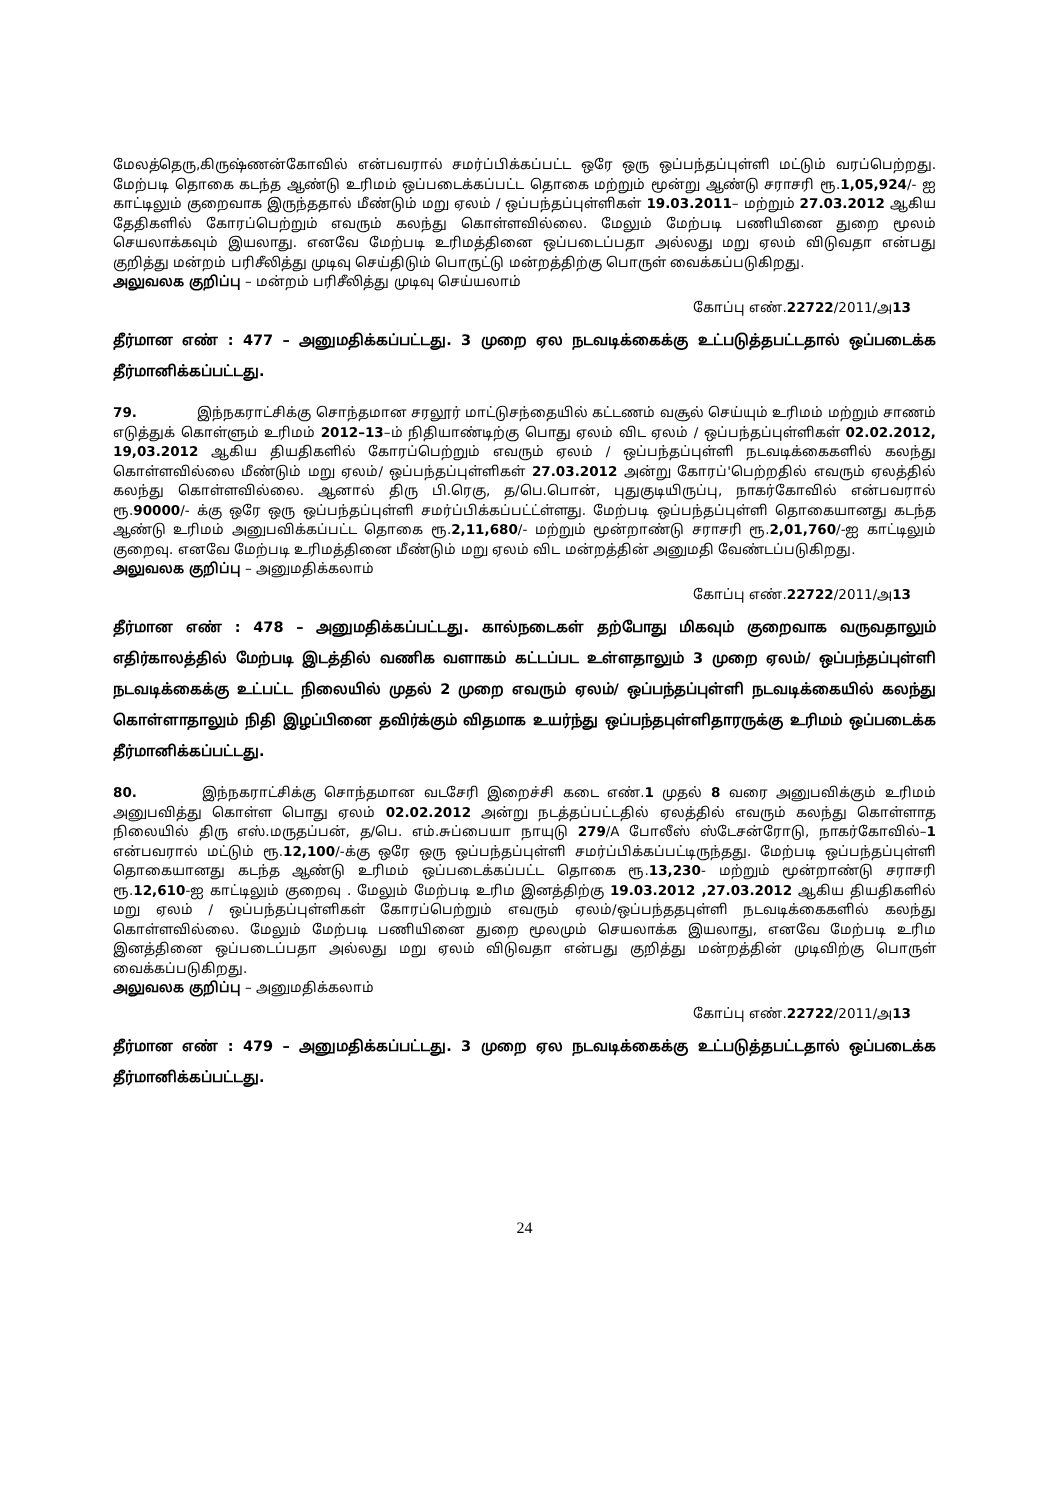மேலத்தெரு,கிருஷ்ணன்கோவில் என்பவரால் சமர்ப்பிக்கப்பட்ட ஒரே ஒரு ஒப்பந்தப்புள்ளி மட்டும் வரப்பெற்றது. மேற்படி தொகை கடந்த ஆண்டு உரிமம் ஒப்படைக்கப்பட்ட தொகை மற்றும் மூன்று ஆண்டு சராசரி ரூ.1,05,924/- ஐ காட்டிலும் குறைவாக இருந்ததால் மீண்டும் மறு ஏலம் / ஒப்பந்தப்புள்ளிகள் 19.03.2011– மற்றும் 27.03.2012 ஆகிய தேதிகளில் கோரப்பெற்றும் எவரும் கலந்து கொள்ளவில்லை. மேலும் மேற்படி பணியினை துறை மூலம் செயலாக்கவும் இயலாது. எனவே மேற்படி உரிமத்தினை ஒப்படைப்பதா அல்லது மறு ஏலம் விடுவதா என்பது குறித்து மன்றம் பரிசீலித்து முடிவு செய்திடும் பொருட்டு மன்றத்திற்கு பொருள் வைக்கப்படுகிறது.
அலுவலக குறிப்பு – மன்றம் பரிசீலித்து முடிவு செய்யலாம்
கோப்பு எண்.22722/2011/அ13
தீர்மான எண் : 477 – அனுமதிக்கப்பட்டது. 3 முறை ஏல நடவடிக்கைக்கு உட்படுத்தபட்டதால் ஒப்படைக்க தீர்மானிக்கப்பட்டது.
79. இந்நகராட்சிக்கு சொந்தமான சரலூர் மாட்டுசந்தையில் கட்டணம் வசூல் செய்யும் உரிமம் மற்றும் சாணம் எடுத்துக் கொள்ளும் உரிமம் 2012–13–ம் நிதியாண்டிற்கு பொது ஏலம் விட ஏலம் / ஒப்பந்தப்புள்ளிகள் 02.02.2012, 19,03.2012 ஆகிய தியதிகளில் கோரப்பெற்றும் எவரும் ஏலம் / ஒப்பந்தப்புள்ளி நடவடிக்கைகளில் கலந்து கொள்ளவில்லை மீண்டும் மறு ஏலம்/ ஒப்பந்தப்புள்ளிகள் 27.03.2012 அன்று கோரப்'பெற்றதில் எவரும் ஏலத்தில் கலந்து கொள்ளவில்லை. ஆனால் திரு பி.ரெகு, த/பெ.பொன், புதுகுடியிருப்பு, நாகர்கோவில் என்பவரால் ரூ.90000/- க்கு ஒரே ஒரு ஒப்பந்தப்புள்ளி சமர்ப்பிக்கப்பட்ட்ள்ளது. மேற்படி ஒப்பந்தப்புள்ளி தொகையானது கடந்த ஆண்டு உரிமம் அனுபவிக்கப்பட்ட தொகை ரூ.2,11,680/- மற்றும் மூன்றாண்டு சராசரி ரூ.2,01,760/-ஐ காட்டிலும் குறைவு. எனவே மேற்படி உரிமத்தினை மீண்டும் மறு ஏலம் விட மன்றத்தின் அனுமதி வேண்டப்படுகிறது.
அலுவலக குறிப்பு – அனுமதிக்கலாம்
கோப்பு எண்.22722/2011/அ13
தீர்மான எண் : 478 – அனுமதிக்கப்பட்டது. கால்நடைகள் தற்போது மிகவும் குறைவாக வருவதாலும் எதிர்காலத்தில் மேற்படி இடத்தில் வணிக வளாகம் கட்டப்பட உள்ளதாலும் 3 முறை ஏலம்/ ஒப்பந்தப்புள்ளி நடவடிக்கைக்கு உட்பட்ட நிலையில் முதல் 2 முறை எவரும் ஏலம்/ ஒப்பந்தப்புள்ளி நடவடிக்கையில் கலந்து கொள்ளாதாலும் நிதி இழப்பினை தவிர்க்கும் விதமாக உயர்ந்து ஒப்பந்தபுள்ளிதாரருக்கு உரிமம் ஒப்படைக்க தீர்மானிக்கப்பட்டது.
80. இந்நகராட்சிக்கு சொந்தமான வடசேரி இறைச்சி கடை எண்.1 முதல் 8 வரை அனுபவிக்கும் உரிமம் அனுபவித்து கொள்ள பொது ஏலம் 02.02.2012 அன்று நடத்தப்பட்டதில் ஏலத்தில் எவரும் கலந்து கொள்ளாத நிலையில் திரு எஸ்.மருதப்பன், த/பெ. எம்.சுப்பையா நாயுடு 279/A போலீஸ் ஸ்டேசன்ரோடு, நாகர்கோவில்–1 என்பவரால் மட்டும் ரூ.12,100/-க்கு ஒரே ஒரு ஒப்பந்தப்புள்ளி சமர்ப்பிக்கப்பட்டிருந்தது. மேற்படி ஒப்பந்தப்புள்ளி தொகையானது கடந்த ஆண்டு உரிமம் ஒப்படைக்கப்பட்ட தொகை ரூ.13,230- மற்றும் மூன்றாண்டு சராசரி ரூ.12,610-ஐ காட்டிலும் குறைவு . மேலும் மேற்படி உரிம இனத்திற்கு 19.03.2012 ,27.03.2012 ஆகிய தியதிகளில் மறு ஏலம் / ஒப்பந்தப்புள்ளிகள் கோரப்பெற்றும் எவரும் ஏலம்/ஒப்பந்ததபுள்ளி நடவடிக்கைகளில் கலந்து கொள்ளவில்லை. மேலும் மேற்படி பணியினை துறை மூலமும் செயலாக்க இயலாது, எனவே மேற்படி உரிம இனத்தினை ஒப்படைப்பதா அல்லது மறு ஏலம் விடுவதா என்பது குறித்து மன்றத்தின் முடிவிற்கு பொருள் வைக்கப்படுகிறது.
அலுவலக குறிப்பு – அனுமதிக்கலாம்
கோப்பு எண்.22722/2011/அ13
தீர்மான எண் : 479 – அனுமதிக்கப்பட்டது. 3 முறை ஏல நடவடிக்கைக்கு உட்படுத்தபட்டதால் ஒப்படைக்க தீர்மானிக்கப்பட்டது.
24